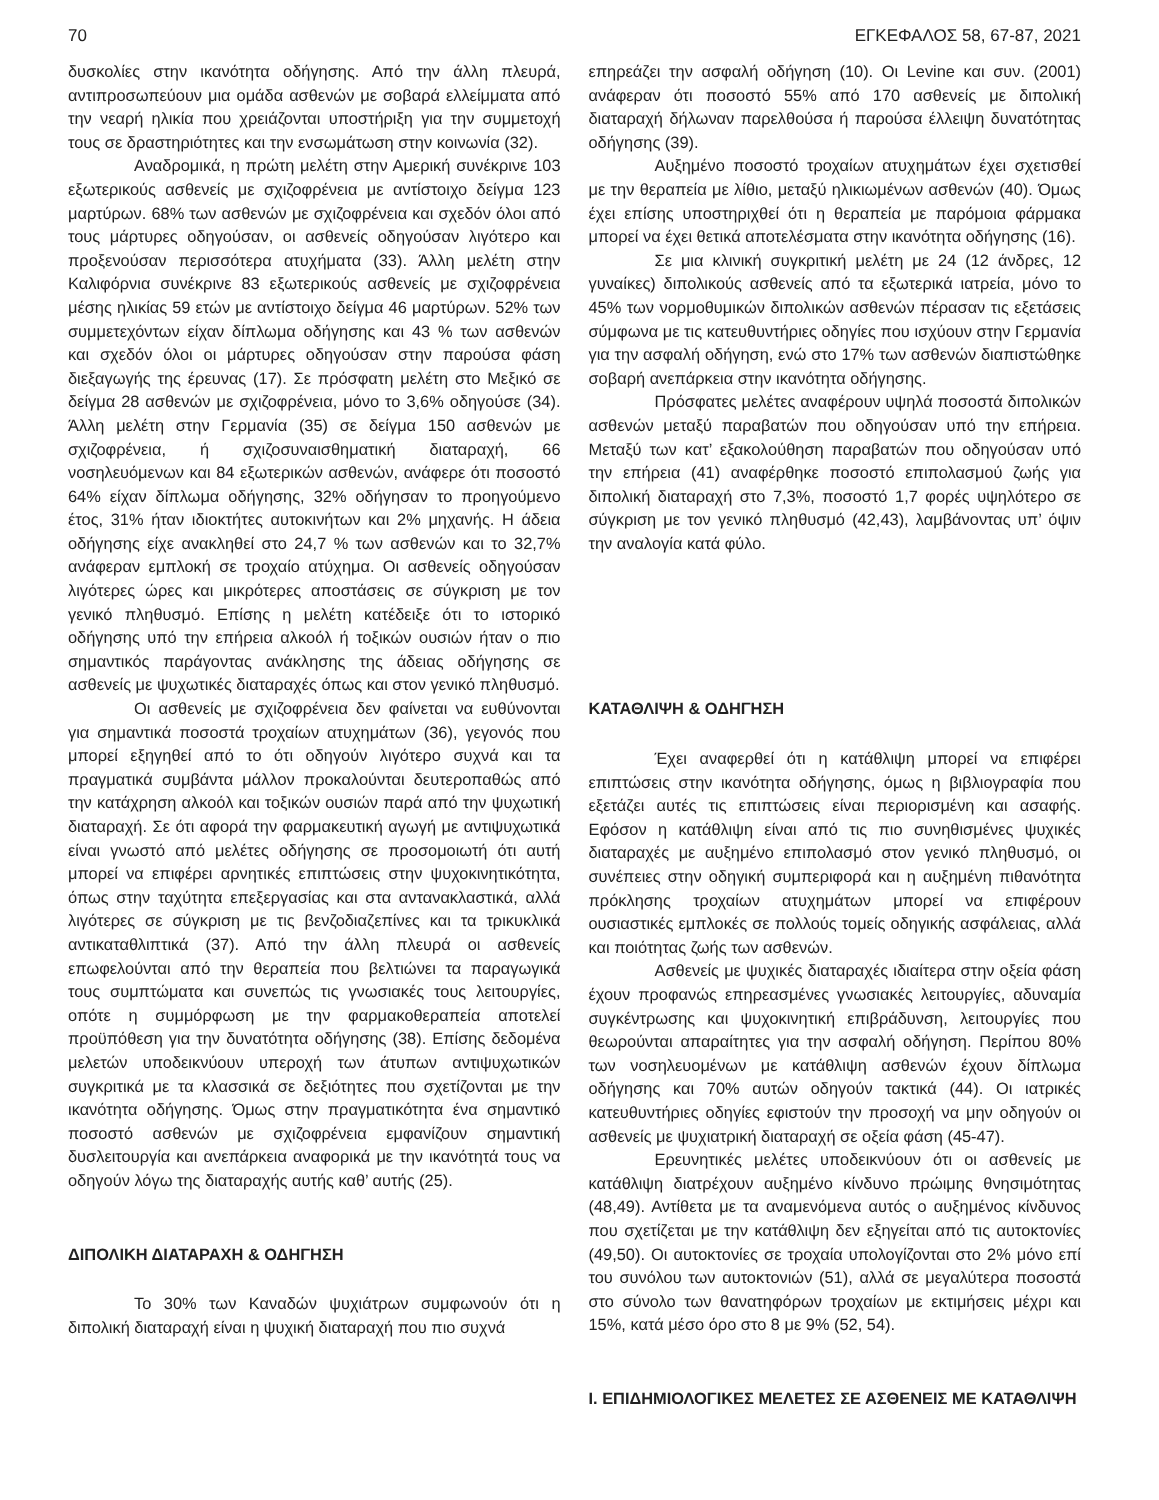70 ΕΓΚΕΦΑΛΟΣ 58, 67-87, 2021
δυσκολίες στην ικανότητα οδήγησης. Από την άλλη πλευρά, αντιπροσωπεύουν μια ομάδα ασθενών με σοβαρά ελλείμματα από την νεαρή ηλικία που χρειάζονται υποστήριξη για την συμμετοχή τους σε δραστηριότητες και την ενσωμάτωση στην κοινωνία (32).
Αναδρομικά, η πρώτη μελέτη στην Αμερική συνέκρινε 103 εξωτερικούς ασθενείς με σχιζοφρένεια με αντίστοιχο δείγμα 123 μαρτύρων. 68% των ασθενών με σχιζοφρένεια και σχεδόν όλοι από τους μάρτυρες οδηγούσαν, οι ασθενείς οδηγούσαν λιγότερο και προξενούσαν περισσότερα ατυχήματα (33). Άλλη μελέτη στην Καλιφόρνια συνέκρινε 83 εξωτερικούς ασθενείς με σχιζοφρένεια μέσης ηλικίας 59 ετών με αντίστοιχο δείγμα 46 μαρτύρων. 52% των συμμετεχόντων είχαν δίπλωμα οδήγησης και 43 % των ασθενών και σχεδόν όλοι οι μάρτυρες οδηγούσαν στην παρούσα φάση διεξαγωγής της έρευνας (17). Σε πρόσφατη μελέτη στο Μεξικό σε δείγμα 28 ασθενών με σχιζοφρένεια, μόνο το 3,6% οδηγούσε (34). Άλλη μελέτη στην Γερμανία (35) σε δείγμα 150 ασθενών με σχιζοφρένεια, ή σχιζοσυναισθηματική διαταραχή, 66 νοσηλευόμενων και 84 εξωτερικών ασθενών, ανάφερε ότι ποσοστό 64% είχαν δίπλωμα οδήγησης, 32% οδήγησαν το προηγούμενο έτος, 31% ήταν ιδιοκτήτες αυτοκινήτων και 2% μηχανής. Η άδεια οδήγησης είχε ανακληθεί στο 24,7 % των ασθενών και το 32,7% ανάφεραν εμπλοκή σε τροχαίο ατύχημα. Οι ασθενείς οδηγούσαν λιγότερες ώρες και μικρότερες αποστάσεις σε σύγκριση με τον γενικό πληθυσμό. Επίσης η μελέτη κατέδειξε ότι το ιστορικό οδήγησης υπό την επήρεια αλκοόλ ή τοξικών ουσιών ήταν ο πιο σημαντικός παράγοντας ανάκλησης της άδειας οδήγησης σε ασθενείς με ψυχωτικές διαταραχές όπως και στον γενικό πληθυσμό.
Οι ασθενείς με σχιζοφρένεια δεν φαίνεται να ευθύνονται για σημαντικά ποσοστά τροχαίων ατυχημάτων (36), γεγονός που μπορεί εξηγηθεί από το ότι οδηγούν λιγότερο συχνά και τα πραγματικά συμβάντα μάλλον προκαλούνται δευτεροπαθώς από την κατάχρηση αλκοόλ και τοξικών ουσιών παρά από την ψυχωτική διαταραχή. Σε ότι αφορά την φαρμακευτική αγωγή με αντιψυχωτικά είναι γνωστό από μελέτες οδήγησης σε προσομοιωτή ότι αυτή μπορεί να επιφέρει αρνητικές επιπτώσεις στην ψυχοκινητικότητα, όπως στην ταχύτητα επεξεργασίας και στα αντανακλαστικά, αλλά λιγότερες σε σύγκριση με τις βενζοδιαζεπίνες και τα τρικυκλικά αντικαταθλιπτικά (37). Από την άλλη πλευρά οι ασθενείς επωφελούνται από την θεραπεία που βελτιώνει τα παραγωγικά τους συμπτώματα και συνεπώς τις γνωσιακές τους λειτουργίες, οπότε η συμμόρφωση με την φαρμακοθεραπεία αποτελεί προϋπόθεση για την δυνατότητα οδήγησης (38). Επίσης δεδομένα μελετών υποδεικνύουν υπεροχή των άτυπων αντιψυχωτικών συγκριτικά με τα κλασσικά σε δεξιότητες που σχετίζονται με την ικανότητα οδήγησης. Όμως στην πραγματικότητα ένα σημαντικό ποσοστό ασθενών με σχιζοφρένεια εμφανίζουν σημαντική δυσλειτουργία και ανεπάρκεια αναφορικά με την ικανότητά τους να οδηγούν λόγω της διαταραχής αυτής καθ’ αυτής (25).
ΔΙΠΟΛΙΚΗ ΔΙΑΤΑΡΑΧΗ & ΟΔΗΓΗΣΗ
Το 30% των Καναδών ψυχιάτρων συμφωνούν ότι η διπολική διαταραχή είναι η ψυχική διαταραχή που πιο συχνά
επηρεάζει την ασφαλή οδήγηση (10). Οι Levine και συν. (2001) ανάφεραν ότι ποσοστό 55% από 170 ασθενείς με διπολική διαταραχή δήλωναν παρελθούσα ή παρούσα έλλειψη δυνατότητας οδήγησης (39).
Αυξημένο ποσοστό τροχαίων ατυχημάτων έχει σχετισθεί με την θεραπεία με λίθιο, μεταξύ ηλικιωμένων ασθενών (40). Όμως έχει επίσης υποστηριχθεί ότι η θεραπεία με παρόμοια φάρμακα μπορεί να έχει θετικά αποτελέσματα στην ικανότητα οδήγησης (16).
Σε μια κλινική συγκριτική μελέτη με 24 (12 άνδρες, 12 γυναίκες) διπολικούς ασθενείς από τα εξωτερικά ιατρεία, μόνο το 45% των νορμοθυμικών διπολικών ασθενών πέρασαν τις εξετάσεις σύμφωνα με τις κατευθυντήριες οδηγίες που ισχύουν στην Γερμανία για την ασφαλή οδήγηση, ενώ στο 17% των ασθενών διαπιστώθηκε σοβαρή ανεπάρκεια στην ικανότητα οδήγησης.
Πρόσφατες μελέτες αναφέρουν υψηλά ποσοστά διπολικών ασθενών μεταξύ παραβατών που οδηγούσαν υπό την επήρεια. Μεταξύ των κατ’ εξακολούθηση παραβατών που οδηγούσαν υπό την επήρεια (41) αναφέρθηκε ποσοστό επιπολασμού ζωής για διπολική διαταραχή στο 7,3%, ποσοστό 1,7 φορές υψηλότερο σε σύγκριση με τον γενικό πληθυσμό (42,43), λαμβάνοντας υπ’ όψιν την αναλογία κατά φύλο.
ΚΑΤΑΘΛΙΨΗ & ΟΔΗΓΗΣΗ
Έχει αναφερθεί ότι η κατάθλιψη μπορεί να επιφέρει επιπτώσεις στην ικανότητα οδήγησης, όμως η βιβλιογραφία που εξετάζει αυτές τις επιπτώσεις είναι περιορισμένη και ασαφής. Εφόσον η κατάθλιψη είναι από τις πιο συνηθισμένες ψυχικές διαταραχές με αυξημένο επιπολασμό στον γενικό πληθυσμό, οι συνέπειες στην οδηγική συμπεριφορά και η αυξημένη πιθανότητα πρόκλησης τροχαίων ατυχημάτων μπορεί να επιφέρουν ουσιαστικές εμπλοκές σε πολλούς τομείς οδηγικής ασφάλειας, αλλά και ποιότητας ζωής των ασθενών.
Ασθενείς με ψυχικές διαταραχές ιδιαίτερα στην οξεία φάση έχουν προφανώς επηρεασμένες γνωσιακές λειτουργίες, αδυναμία συγκέντρωσης και ψυχοκινητική επιβράδυνση, λειτουργίες που θεωρούνται απαραίτητες για την ασφαλή οδήγηση. Περίπου 80% των νοσηλευομένων με κατάθλιψη ασθενών έχουν δίπλωμα οδήγησης και 70% αυτών οδηγούν τακτικά (44). Οι ιατρικές κατευθυντήριες οδηγίες εφιστούν την προσοχή να μην οδηγούν οι ασθενείς με ψυχιατρική διαταραχή σε οξεία φάση (45-47).
Ερευνητικές μελέτες υποδεικνύουν ότι οι ασθενείς με κατάθλιψη διατρέχουν αυξημένο κίνδυνο πρώιμης θνησιμότητας (48,49). Αντίθετα με τα αναμενόμενα αυτός ο αυξημένος κίνδυνος που σχετίζεται με την κατάθλιψη δεν εξηγείται από τις αυτοκτονίες (49,50). Οι αυτοκτονίες σε τροχαία υπολογίζονται στο 2% μόνο επί του συνόλου των αυτοκτονιών (51), αλλά σε μεγαλύτερα ποσοστά στο σύνολο των θανατηφόρων τροχαίων με εκτιμήσεις μέχρι και 15%, κατά μέσο όρο στο 8 με 9% (52, 54).
Ι. ΕΠΙΔΗΜΙΟΛΟΓΙΚΕΣ ΜΕΛΕΤΕΣ ΣΕ ΑΣΘΕΝΕΙΣ ΜΕ ΚΑΤΑΘΛΙΨΗ